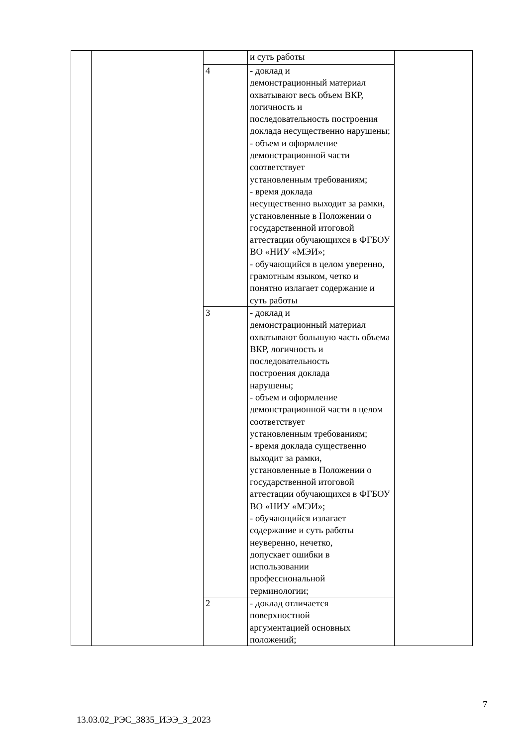| | | | и суть работы | |
| | | 4 | - доклад и демонстрационный материал охватывают весь объем ВКР, логичность и последовательность построения доклада несущественно нарушены; - объем и оформление демонстрационной части соответствует установленным требованиям; - время доклада несущественно выходит за рамки, установленные в Положении о государственной итоговой аттестации обучающихся в ФГБОУ ВО «НИУ «МЭИ»; - обучающийся в целом уверенно, грамотным языком, четко и понятно излагает содержание и суть работы | |
| | | 3 | - доклад и демонстрационный материал охватывают большую часть объема ВКР, логичность и последовательность построения доклада нарушены; - объем и оформление демонстрационной части в целом соответствует установленным требованиям; - время доклада существенно выходит за рамки, установленные в Положении о государственной итоговой аттестации обучающихся в ФГБОУ ВО «НИУ «МЭИ»; - обучающийся излагает содержание и суть работы неуверенно, нечетко, допускает ошибки в использовании профессиональной терминологии; | |
| | | 2 | - доклад отличается поверхностной аргументацией основных положений; | |
7
13.03.02_РЭС_3835_ИЭЭ_З_2023